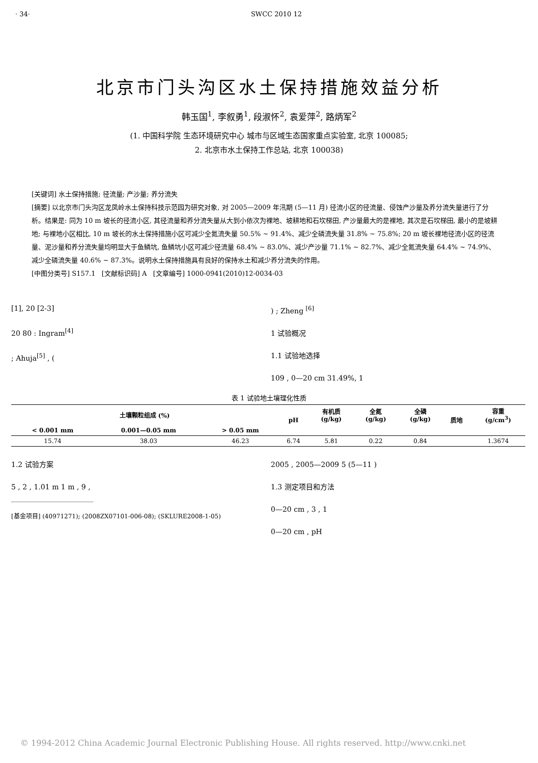· 34· SWCC 2010 12
北京市门头沟区水土保持措施效益分析
韩玉国<sup>1</sup>, 李叙勇<sup>1</sup>, 段淑怀<sup>2</sup>, 袁爱萍<sup>2</sup>, 路炳军<sup>2</sup>
(1. 中国科学院 生态环境研究中心 城市与区域生态国家重点实验室, 北京 100085;
2. 北京市水土保持工作总站, 北京 100038)
[关键词] 水土保持措施; 径流量; 产沙量; 养分流失
[摘要] 以北京市门头沟区龙凤岭水土保持科技示范园为研究对象, 对 2005—2009 年汛期 (5—11 月) 径流小区的径流量、侵蚀产沙量及养分流失量进行了分析。结果是: 同为 10 m 坡长的径流小区, 其径流量和养分流失量从大到小依次为裸地、坡耕地和石坎梯田, 产沙量最大的是裸地, 其次是石坎梯田, 最小的是坡耕地; 与裸地小区相比, 10 m 坡长的水土保持措施小区可减少全氮流失量 50.5% ~ 91.4%、减少全磷流失量 31.8% ~ 75.8%; 20 m 坡长裸地径流小区的径流量、泥沙量和养分流失量均明显大于鱼鳞坑, 鱼鳞坑小区可减少径流量 68.4% ~ 83.0%、减少产沙量 71.1% ~ 82.7%、减少全氮流失量 64.4% ~ 74.9%、减少全磷流失量 40.6% ~ 87.3%。说明水土保持措施具有良好的保持水土和减少养分流失的作用。
[中图分类号] S157.1 [文献标识码] A [文章编号] 1000-0941(2010)12-0034-03
[1], 20 [2-3]
20 80 : Ingram<sup>[4]</sup>
; Ahuja<sup>[5]</sup> , (
) ; Zheng <sup>[6]</sup>
1 试验概况
1.1 试验地选择
109 , 0—20 cm 31.49%, 1
表 1 试验地土壤理化性质
| 土壤颗粒组成 (%) | | | pH | 有机质 (g/kg) | 全氮 (g/kg) | 全磷 (g/kg) | 质地 | 容重 (g/cm<sup>3</sup>) |
| --- | --- | --- | --- | --- | --- | --- | --- | --- |
| < 0.001 mm | 0.001—0.05 mm | > 0.05 mm | | | | | | |
| 15.74 | 38.03 | 46.23 | 6.74 | 5.81 | 0.22 | 0.84 | | 1.3674 |
1.2 试验方案
5 , 2 , 1.01 m 1 m , 9 ,
[基金项目] (40971271); (2008ZX07101-006-08); (SKLURE2008-1-05)
2005 , 2005—2009 5 (5—11 )
1.3 测定项目和方法
0—20 cm , 3 , 1
0—20 cm , pH
© 1994-2012 China Academic Journal Electronic Publishing House. All rights reserved. http://www.cnki.net